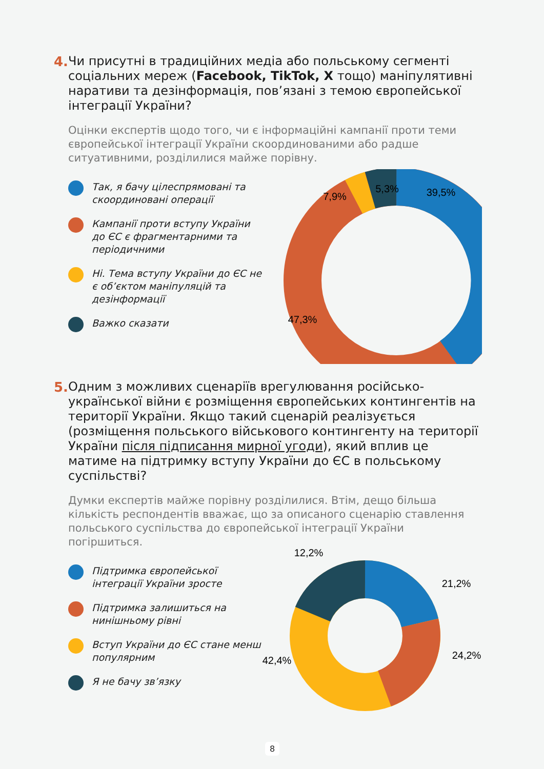4.
Чи присутні в традиційних медіа або польському сегменті соціальних мереж (Facebook, TikTok, X тощо) маніпулятивні наративи та дезінформація, пов’язані з темою європейської інтеграції України?
Оцінки експертів щодо того, чи є інформаційні кампанії проти теми європейської інтеграції України скоординованими або радше ситуативними, розділилися майже порівну.
Так, я бачу цілеспрямовані та скоординовані операції
Кампанії проти вступу України до ЄС є фрагментарними та періодичними
Ні. Тема вступу України до ЄС не є об’єктом маніпуляцій та дезінформації
Важко сказати
7,9%
5,3%
39,5%
47,3%
5.
Одним з можливих сценаріїв врегулювання російсько-української війни є розміщення європейських контингентів на території України. Якщо такий сценарій реалізується (розміщення польського військового контингенту на території України після підписання мирної угоди), який вплив це матиме на підтримку вступу України до ЄС в польському суспільстві?
Думки експертів майже порівну розділилися. Втім, дещо більша кількість респондентів вважає, що за описаного сценарію ставлення польського суспільства до європейської інтеграції України погіршиться.
Підтримка європейської інтеграції України зросте
Підтримка залишиться на нинішньому рівні
Вступ України до ЄС стане менш популярним
Я не бачу зв’язку
12,2%
21,2%
24,2%
42,4%
8